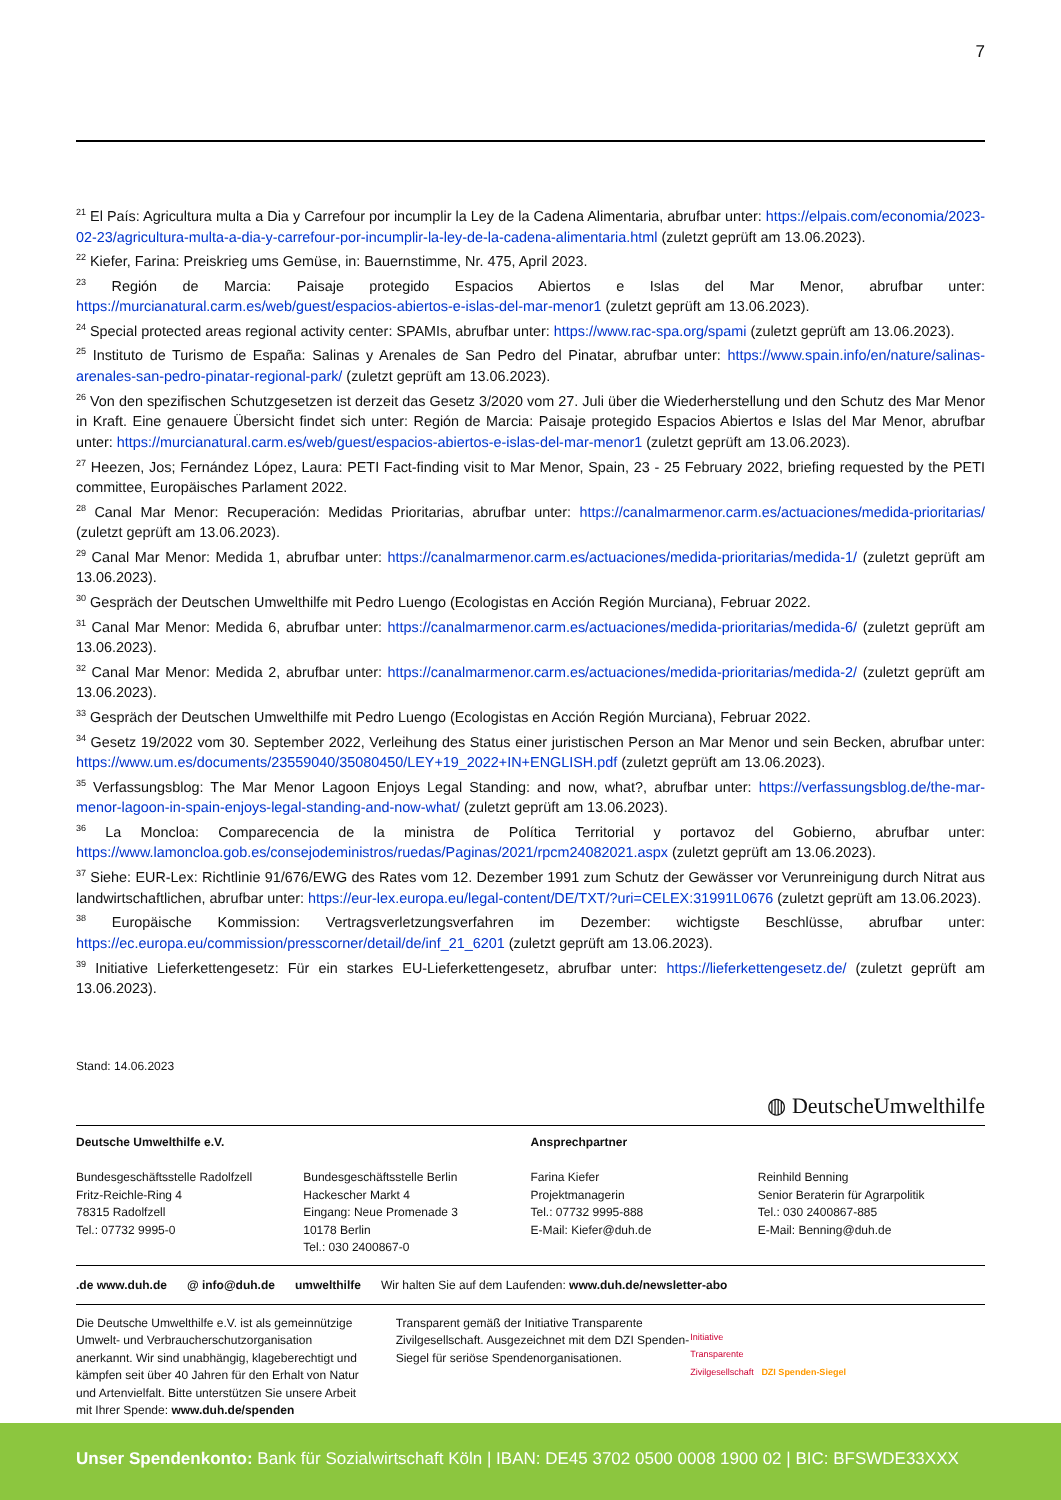7
<sup>21</sup> El País: Agricultura multa a Dia y Carrefour por incumplir la Ley de la Cadena Alimentaria, abrufbar unter: https://elpais.com/economia/2023-02-23/agricultura-multa-a-dia-y-carrefour-por-incumplir-la-ley-de-la-cadena-alimentaria.html (zuletzt geprüft am 13.06.2023).
<sup>22</sup> Kiefer, Farina: Preiskrieg ums Gemüse, in: Bauernstimme, Nr. 475, April 2023.
<sup>23</sup> Región de Marcia: Paisaje protegido Espacios Abiertos e Islas del Mar Menor, abrufbar unter: https://murcianatural.carm.es/web/guest/espacios-abiertos-e-islas-del-mar-menor1 (zuletzt geprüft am 13.06.2023).
<sup>24</sup> Special protected areas regional activity center: SPAMIs, abrufbar unter: https://www.rac-spa.org/spami (zuletzt geprüft am 13.06.2023).
<sup>25</sup> Instituto de Turismo de España: Salinas y Arenales de San Pedro del Pinatar, abrufbar unter: https://www.spain.info/en/nature/salinas-arenales-san-pedro-pinatar-regional-park/ (zuletzt geprüft am 13.06.2023).
<sup>26</sup> Von den spezifischen Schutzgesetzen ist derzeit das Gesetz 3/2020 vom 27. Juli über die Wiederherstellung und den Schutz des Mar Menor in Kraft. Eine genauere Übersicht findet sich unter: Región de Marcia: Paisaje protegido Espacios Abiertos e Islas del Mar Menor, abrufbar unter: https://murcianatural.carm.es/web/guest/espacios-abiertos-e-islas-del-mar-menor1 (zuletzt geprüft am 13.06.2023).
<sup>27</sup> Heezen, Jos; Fernández López, Laura: PETI Fact-finding visit to Mar Menor, Spain, 23 - 25 February 2022, briefing requested by the PETI committee, Europäisches Parlament 2022.
<sup>28</sup> Canal Mar Menor: Recuperación: Medidas Prioritarias, abrufbar unter: https://canalmarmenor.carm.es/actuaciones/medida-prioritarias/ (zuletzt geprüft am 13.06.2023).
<sup>29</sup> Canal Mar Menor: Medida 1, abrufbar unter: https://canalmarmenor.carm.es/actuaciones/medida-prioritarias/medida-1/ (zuletzt geprüft am 13.06.2023).
<sup>30</sup> Gespräch der Deutschen Umwelthilfe mit Pedro Luengo (Ecologistas en Acción Región Murciana), Februar 2022.
<sup>31</sup> Canal Mar Menor: Medida 6, abrufbar unter: https://canalmarmenor.carm.es/actuaciones/medida-prioritarias/medida-6/ (zuletzt geprüft am 13.06.2023).
<sup>32</sup> Canal Mar Menor: Medida 2, abrufbar unter: https://canalmarmenor.carm.es/actuaciones/medida-prioritarias/medida-2/ (zuletzt geprüft am 13.06.2023).
<sup>33</sup> Gespräch der Deutschen Umwelthilfe mit Pedro Luengo (Ecologistas en Acción Región Murciana), Februar 2022.
<sup>34</sup> Gesetz 19/2022 vom 30. September 2022, Verleihung des Status einer juristischen Person an Mar Menor und sein Becken, abrufbar unter: https://www.um.es/documents/23559040/35080450/LEY+19_2022+IN+ENGLISH.pdf (zuletzt geprüft am 13.06.2023).
<sup>35</sup> Verfassungsblog: The Mar Menor Lagoon Enjoys Legal Standing: and now, what?, abrufbar unter: https://verfassungsblog.de/the-mar-menor-lagoon-in-spain-enjoys-legal-standing-and-now-what/ (zuletzt geprüft am 13.06.2023).
<sup>36</sup> La Moncloa: Comparecencia de la ministra de Política Territorial y portavoz del Gobierno, abrufbar unter: https://www.lamoncloa.gob.es/consejodeministros/ruedas/Paginas/2021/rpcm24082021.aspx (zuletzt geprüft am 13.06.2023).
<sup>37</sup> Siehe: EUR-Lex: Richtlinie 91/676/EWG des Rates vom 12. Dezember 1991 zum Schutz der Gewässer vor Verunreinigung durch Nitrat aus landwirtschaftlichen, abrufbar unter: https://eur-lex.europa.eu/legal-content/DE/TXT/?uri=CELEX:31991L0676 (zuletzt geprüft am 13.06.2023).
<sup>38</sup> Europäische Kommission: Vertragsverletzungsverfahren im Dezember: wichtigste Beschlüsse, abrufbar unter: https://ec.europa.eu/commission/presscorner/detail/de/inf_21_6201 (zuletzt geprüft am 13.06.2023).
<sup>39</sup> Initiative Lieferkettengesetz: Für ein starkes EU-Lieferkettengesetz, abrufbar unter: https://lieferkettengesetz.de/ (zuletzt geprüft am 13.06.2023).
Stand: 14.06.2023
◍ DeutscheUmwelthilfe
Deutsche Umwelthilfe e.V. Ansprechpartner
Bundesgeschäftsstelle Radolfzell
Fritz-Reichle-Ring 4
78315 Radolfzell
Tel.: 07732 9995-0
Bundesgeschäftsstelle Berlin
Hackescher Markt 4
Eingang: Neue Promenade 3
10178 Berlin
Tel.: 030 2400867-0
Farina Kiefer
Projektmanagerin
Tel.: 07732 9995-888
E-Mail: Kiefer@duh.de
Reinhild Benning
Senior Beraterin für Agrarpolitik
Tel.: 030 2400867-885
E-Mail: Benning@duh.de
.de www.duh.de @ info@duh.de umwelthilfe Wir halten Sie auf dem Laufenden: www.duh.de/newsletter-abo
Die Deutsche Umwelthilfe e.V. ist als gemeinnützige Umwelt- und Verbraucherschutzorganisation anerkannt. Wir sind unabhängig, klageberechtigt und kämpfen seit über 40 Jahren für den Erhalt von Natur und Artenvielfalt. Bitte unterstützen Sie unsere Arbeit mit Ihrer Spende: www.duh.de/spenden
Transparent gemäß der Initiative Transparente Zivilgesellschaft. Ausgezeichnet mit dem DZI Spenden-Siegel für seriöse Spendenorganisationen.
Initiative
Transparente
Zivilgesellschaft DZI Spenden-Siegel
Unser Spendenkonto: Bank für Sozialwirtschaft Köln | IBAN: DE45 3702 0500 0008 1900 02 | BIC: BFSWDE33XXX